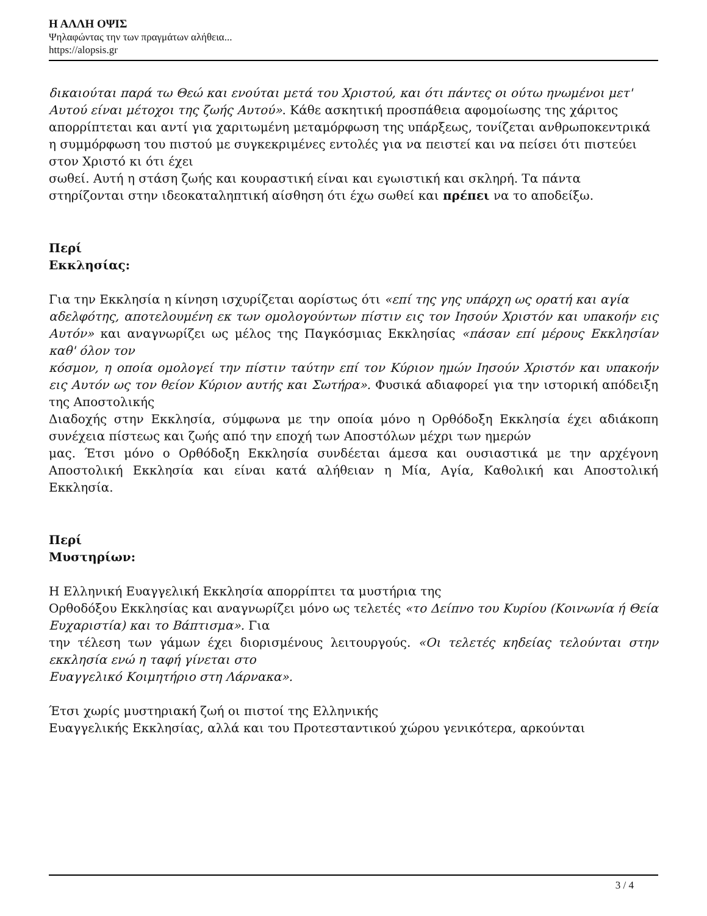Η ΑΛΛΗ ΟΨΙΣ
Ψηλαφώντας την των πραγμάτων αλήθεια...
https://alopsis.gr
δικαιούται παρά τω Θεώ και ενούται μετά του Χριστού, και ότι πάντες οι ούτω ηνωμένοι μετ' Αυτού είναι μέτοχοι της ζωής Αυτού». Κάθε ασκητική προσπάθεια αφομοίωσης της χάριτος απορρίπτεται και αντί για χαριτωμένη μεταμόρφωση της υπάρξεως, τονίζεται ανθρωποκεντρικά η συμμόρφωση του πιστού με συγκεκριμένες εντολές για να πειστεί και να πείσει ότι πιστεύει στον Χριστό κι ότι έχει
σωθεί. Αυτή η στάση ζωής και κουραστική είναι και εγωιστική και σκληρή. Τα πάντα στηρίζονται στην ιδεοκαταληπτική αίσθηση ότι έχω σωθεί και πρέπει να το αποδείξω.
Περί
Εκκλησίας:
Για την Εκκλησία η κίνηση ισχυρίζεται αορίστως ότι «επί της γης υπάρχη ως ορατή και αγία
αδελφότης, αποτελουμένη εκ των ομολογούντων πίστιν εις τον Ιησούν Χριστόν και υπακοήν εις Αυτόν» και αναγνωρίζει ως μέλος της Παγκόσμιας Εκκλησίας «πάσαν επί μέρους Εκκλησίαν καθ' όλον τον
κόσμον, η οποία ομολογεί την πίστιν ταύτην επί τον Κύριον ημών Ιησούν Χριστόν και υπακοήν εις Αυτόν ως τον θείον Κύριον αυτής και Σωτήρα». Φυσικά αδιαφορεί για την ιστορική απόδειξη της Αποστολικής
Διαδοχής στην Εκκλησία, σύμφωνα με την οποία μόνο η Ορθόδοξη Εκκλησία έχει αδιάκοπη συνέχεια πίστεως και ζωής από την εποχή των Αποστόλων μέχρι των ημερών
μας. Έτσι μόνο ο Ορθόδοξη Εκκλησία συνδέεται άμεσα και ουσιαστικά με την αρχέγονη Αποστολική Εκκλησία και είναι κατά αλήθειαν η Μία, Αγία, Καθολική και Αποστολική Εκκλησία.
Περί
Μυστηρίων:
Η Ελληνική Ευαγγελική Εκκλησία απορρίπτει τα μυστήρια της
Ορθοδόξου Εκκλησίας και αναγνωρίζει μόνο ως τελετές «το Δείπνο του Κυρίου (Κοινωνία ή Θεία Ευχαριστία) και το Βάπτισμα». Για
την τέλεση των γάμων έχει διορισμένους λειτουργούς. «Οι τελετές κηδείας τελούνται στην εκκλησία ενώ η ταφή γίνεται στο
Ευαγγελικό Κοιμητήριο στη Λάρνακα».
Έτσι χωρίς μυστηριακή ζωή οι πιστοί της Ελληνικής
Ευαγγελικής Εκκλησίας, αλλά και του Προτεσταντικού χώρου γενικότερα, αρκούνται
3 / 4